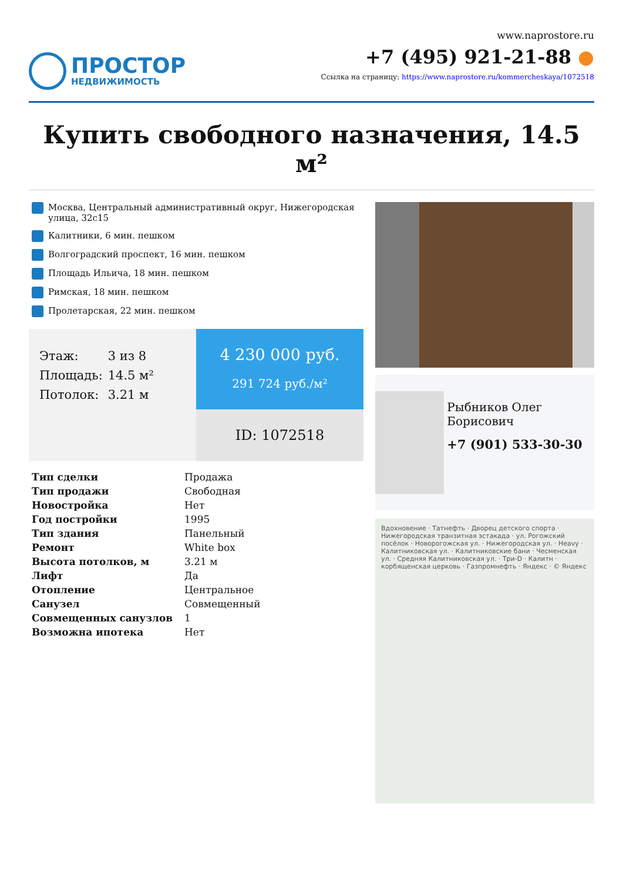ПРОСТОР
НЕДВИЖИМОСТЬ
www.naprostore.ru
+7 (495) 921-21-88 ●
Ссылка на страницу: https://www.naprostore.ru/kommercheskaya/1072518
Купить свободного назначения, 14.5 м²
Москва, Центральный административный округ, Нижегородская улица, 32с15
Калитники, 6 мин. пешком
Волгоградский проспект, 16 мин. пешком
Площадь Ильича, 18 мин. пешком
Римская, 18 мин. пешком
Пролетарская, 22 мин. пешком
Этаж: 3 из 8
Площадь: 14.5 м²
Потолок: 3.21 м
4 230 000 руб.
291 724 руб./м²
ID: 1072518
| Тип сделки | Продажа |
| Тип продажи | Свободная |
| Новостройка | Нет |
| Год постройки | 1995 |
| Тип здания | Панельный |
| Ремонт | White box |
| Высота потолков, м | 3.21 м |
| Лифт | Да |
| Отопление | Центральное |
| Санузел | Совмещенный |
| Совмещенных санузлов | 1 |
| Возможна ипотека | Нет |
Рыбников Олег Борисович
+7 (901) 533-30-30
Вдохновение · Татнефть · Дворец детского спорта · Нижегородская транзитная эстакада · ул. Рогожский посёлок · Новорогожская ул. · Нижегородская ул. · Heavy · Калитниковская ул. · Калитниковские бани · Чесменская ул. · Средняя Калитниковская ул. · Три-D · Калитн · корбященская церковь · Газпромнефть · Яндекс · © Яндекс